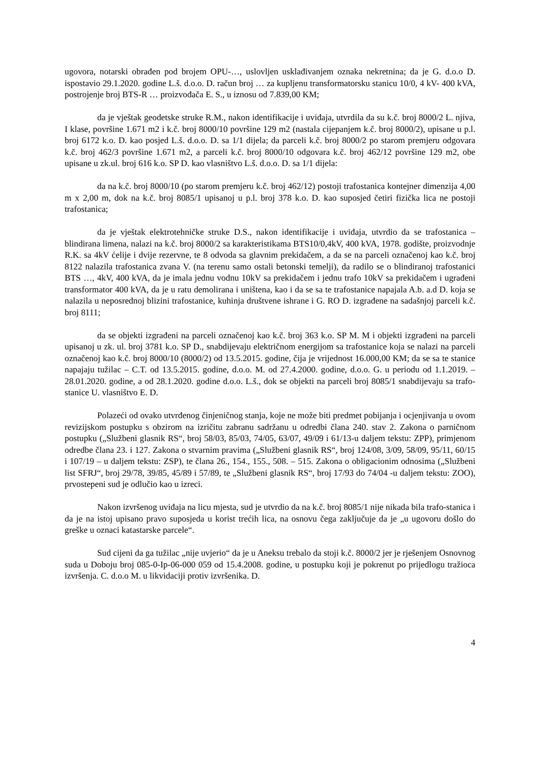ugovora, notarski obrađen pod brojem OPU-…, uslovljen usklađivanjem oznaka nekretnina; da je G. d.o.o D. ispostavio 29.1.2020. godine L.š. d.o.o. D. račun broj … za kupljenu transformatorsku stanicu 10/0, 4 kV- 400 kVA, postrojenje broj BTS-R … proizvođača E. S., u iznosu od 7.839,00 KM;
da je vještak geodetske struke R.M., nakon identifikacije i uviđaja, utvrdila da su k.č. broj 8000/2 L. njiva, I klase, površine 1.671 m2 i k.č. broj 8000/10 površine 129 m2 (nastala cijepanjem k.č. broj 8000/2), upisane u p.l. broj 6172 k.o. D. kao posjed L.š. d.o.o. D. sa 1/1 dijela; da parceli k.č. broj 8000/2 po starom premjeru odgovara k.č. broj 462/3 površine 1.671 m2, a parceli k.č. broj 8000/10 odgovara k.č. broj 462/12 površine 129 m2, obe upisane u zk.ul. broj 616 k.o. SP D. kao vlasništvo L.š. d.o.o. D. sa 1/1 dijela:
da na k.č. broj 8000/10 (po starom premjeru k.č. broj 462/12) postoji trafostanica kontejner dimenzija 4,00 m x 2,00 m, dok na k.č. broj 8085/1 upisanoj u p.l. broj 378 k.o. D. kao suposjed četiri fizička lica ne postoji trafostanica;
da je vještak elektrotehničke struke D.S., nakon identifikacije i uviđaja, utvrdio da se trafostanica – blindirana limena, nalazi na k.č. broj 8000/2 sa karakteristikama BTS10/0,4kV, 400 kVA, 1978. godište, proizvodnje R.K. sa 4kV ćelije i dvije rezervne, te 8 odvoda sa glavnim prekidačem, a da se na parceli označenoj kao k.č. broj 8122 nalazila trafostanica zvana V. (na terenu samo ostali betonski temelji), da radilo se o blindiranoj trafostanici BTS …, 4kV, 400 kVA, da je imala jednu vodnu 10kV sa prekidačem i jednu trafo 10kV sa prekidačem i ugrađeni transformator 400 kVA, da je u ratu demolirana i uništena, kao i da se sa te trafostanice napajala A.b. a.d D. koja se nalazila u neposrednoj blizini trafostanice, kuhinja društvene ishrane i G. RO D. izgrađene na sadašnjoj parceli k.č. broj 8111;
da se objekti izgrađeni na parceli označenoj kao k.č. broj 363 k.o. SP M. M i objekti izgrađeni na parceli upisanoj u zk. ul. broj 3781 k.o. SP D., snabdijevaju električnom energijom sa trafostanice koja se nalazi na parceli označenoj kao k.č. broj 8000/10 (8000/2) od 13.5.2015. godine, čija je vrijednost 16.000,00 KM; da se sa te stanice napajaju tužilac – C.T. od 13.5.2015. godine, d.o.o. M. od 27.4.2000. godine, d.o.o. G. u periodu od 1.1.2019. – 28.01.2020. godine, a od 28.1.2020. godine d.o.o. L.š., dok se objekti na parceli broj 8085/1 snabdijevaju sa trafo-stanice U. vlasništvo E. D.
Polazeći od ovako utvrđenog činjeničnog stanja, koje ne može biti predmet pobijanja i ocjenjivanja u ovom revizijskom postupku s obzirom na izričitu zabranu sadržanu u odredbi člana 240. stav 2. Zakona o parničnom postupku („Službeni glasnik RS“, broj 58/03, 85/03, 74/05, 63/07, 49/09 i 61/13-u daljem tekstu: ZPP), primjenom odredbe člana 23. i 127. Zakona o stvarnim pravima („Službeni glasnik RS“, broj 124/08, 3/09, 58/09, 95/11, 60/15 i 107/19 – u daljem tekstu: ZSP), te člana 26., 154., 155., 508. – 515. Zakona o obligacionim odnosima („Službeni list SFRJ“, broj 29/78, 39/85, 45/89 i 57/89, te „Službeni glasnik RS“, broj 17/93 do 74/04 -u daljem tekstu: ZOO), prvostepeni sud je odlučio kao u izreci.
Nakon izvršenog uviđaja na licu mjesta, sud je utvrdio da na k.č. broj 8085/1 nije nikada bila trafo-stanica i da je na istoj upisano pravo suposjeda u korist trećih lica, na osnovu čega zaključuje da je „u ugovoru došlo do greške u oznaci katastarske parcele“.
Sud cijeni da ga tužilac „nije uvjerio“ da je u Aneksu trebalo da stoji k.č. 8000/2 jer je rješenjem Osnovnog suda u Doboju broj 085-0-Ip-06-000 059 od 15.4.2008. godine, u postupku koji je pokrenut po prijedlogu tražioca izvršenja. C. d.o.o M. u likvidaciji protiv izvršenika. D.
4